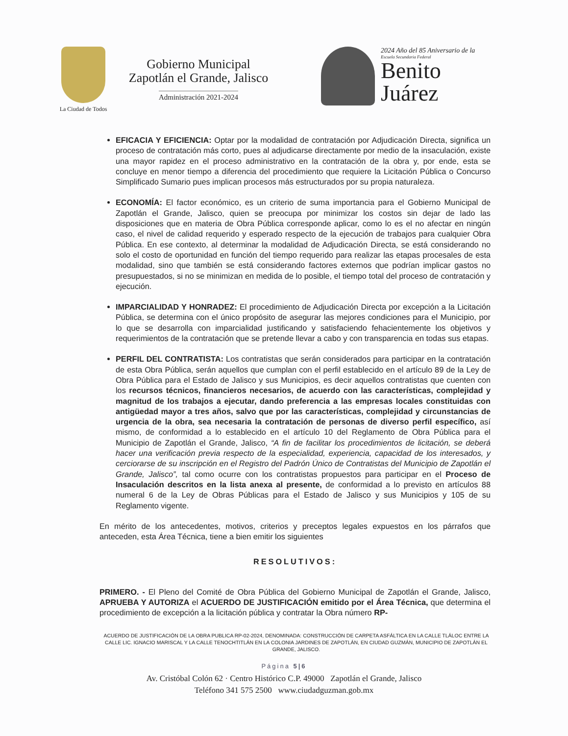La Ciudad de Todos
Gobierno Municipal
Zapotlán el Grande, Jalisco
Administración 2021-2024
2024 Año del 85 Aniversario de la
Escuela Secundaria Federal
Benito
Juárez
EFICACIA Y EFICIENCIA: Optar por la modalidad de contratación por Adjudicación Directa, significa un proceso de contratación más corto, pues al adjudicarse directamente por medio de la insaculación, existe una mayor rapidez en el proceso administrativo en la contratación de la obra y, por ende, esta se concluye en menor tiempo a diferencia del procedimiento que requiere la Licitación Pública o Concurso Simplificado Sumario pues implican procesos más estructurados por su propia naturaleza.
ECONOMÍA: El factor económico, es un criterio de suma importancia para el Gobierno Municipal de Zapotlán el Grande, Jalisco, quien se preocupa por minimizar los costos sin dejar de lado las disposiciones que en materia de Obra Pública corresponde aplicar, como lo es el no afectar en ningún caso, el nivel de calidad requerido y esperado respecto de la ejecución de trabajos para cualquier Obra Pública. En ese contexto, al determinar la modalidad de Adjudicación Directa, se está considerando no solo el costo de oportunidad en función del tiempo requerido para realizar las etapas procesales de esta modalidad, sino que también se está considerando factores externos que podrían implicar gastos no presupuestados, si no se minimizan en medida de lo posible, el tiempo total del proceso de contratación y ejecución.
IMPARCIALIDAD Y HONRADEZ: El procedimiento de Adjudicación Directa por excepción a la Licitación Pública, se determina con el único propósito de asegurar las mejores condiciones para el Municipio, por lo que se desarrolla con imparcialidad justificando y satisfaciendo fehacientemente los objetivos y requerimientos de la contratación que se pretende llevar a cabo y con transparencia en todas sus etapas.
PERFIL DEL CONTRATISTA: Los contratistas que serán considerados para participar en la contratación de esta Obra Pública, serán aquellos que cumplan con el perfil establecido en el artículo 89 de la Ley de Obra Pública para el Estado de Jalisco y sus Municipios, es decir aquellos contratistas que cuenten con los recursos técnicos, financieros necesarios, de acuerdo con las características, complejidad y magnitud de los trabajos a ejecutar, dando preferencia a las empresas locales constituidas con antigüedad mayor a tres años, salvo que por las características, complejidad y circunstancias de urgencia de la obra, sea necesaria la contratación de personas de diverso perfil específico, así mismo, de conformidad a lo establecido en el artículo 10 del Reglamento de Obra Pública para el Municipio de Zapotlán el Grande, Jalisco, “A fin de facilitar los procedimientos de licitación, se deberá hacer una verificación previa respecto de la especialidad, experiencia, capacidad de los interesados, y cerciorarse de su inscripción en el Registro del Padrón Único de Contratistas del Municipio de Zapotlán el Grande, Jalisco”, tal como ocurre con los contratistas propuestos para participar en el Proceso de Insaculación descritos en la lista anexa al presente, de conformidad a lo previsto en artículos 88 numeral 6 de la Ley de Obras Públicas para el Estado de Jalisco y sus Municipios y 105 de su Reglamento vigente.
En mérito de los antecedentes, motivos, criterios y preceptos legales expuestos en los párrafos que anteceden, esta Área Técnica, tiene a bien emitir los siguientes
RESOLUTIVOS:
PRIMERO. - El Pleno del Comité de Obra Pública del Gobierno Municipal de Zapotlán el Grande, Jalisco, APRUEBA Y AUTORIZA el ACUERDO DE JUSTIFICACIÓN emitido por el Área Técnica, que determina el procedimiento de excepción a la licitación pública y contratar la Obra número RP-
ACUERDO DE JUSTIFICACIÓN DE LA OBRA PUBLICA RP-02-2024, DENOMINADA: CONSTRUCCIÓN DE CARPETA ASFÁLTICA EN LA CALLE TLÁLOC ENTRE LA CALLE LIC. IGNACIO MARISCAL Y LA CALLE TENOCHTITLÁN EN LA COLONIA JARDINES DE ZAPOTLÁN, EN CIUDAD GUZMÁN, MUNICIPIO DE ZAPOTLÁN EL GRANDE, JALISCO.
Página 5|6
Av. Cristóbal Colón 62 · Centro Histórico C.P. 49000 Zapotlán el Grande, Jalisco
Teléfono 341 575 2500 www.ciudadguzman.gob.mx